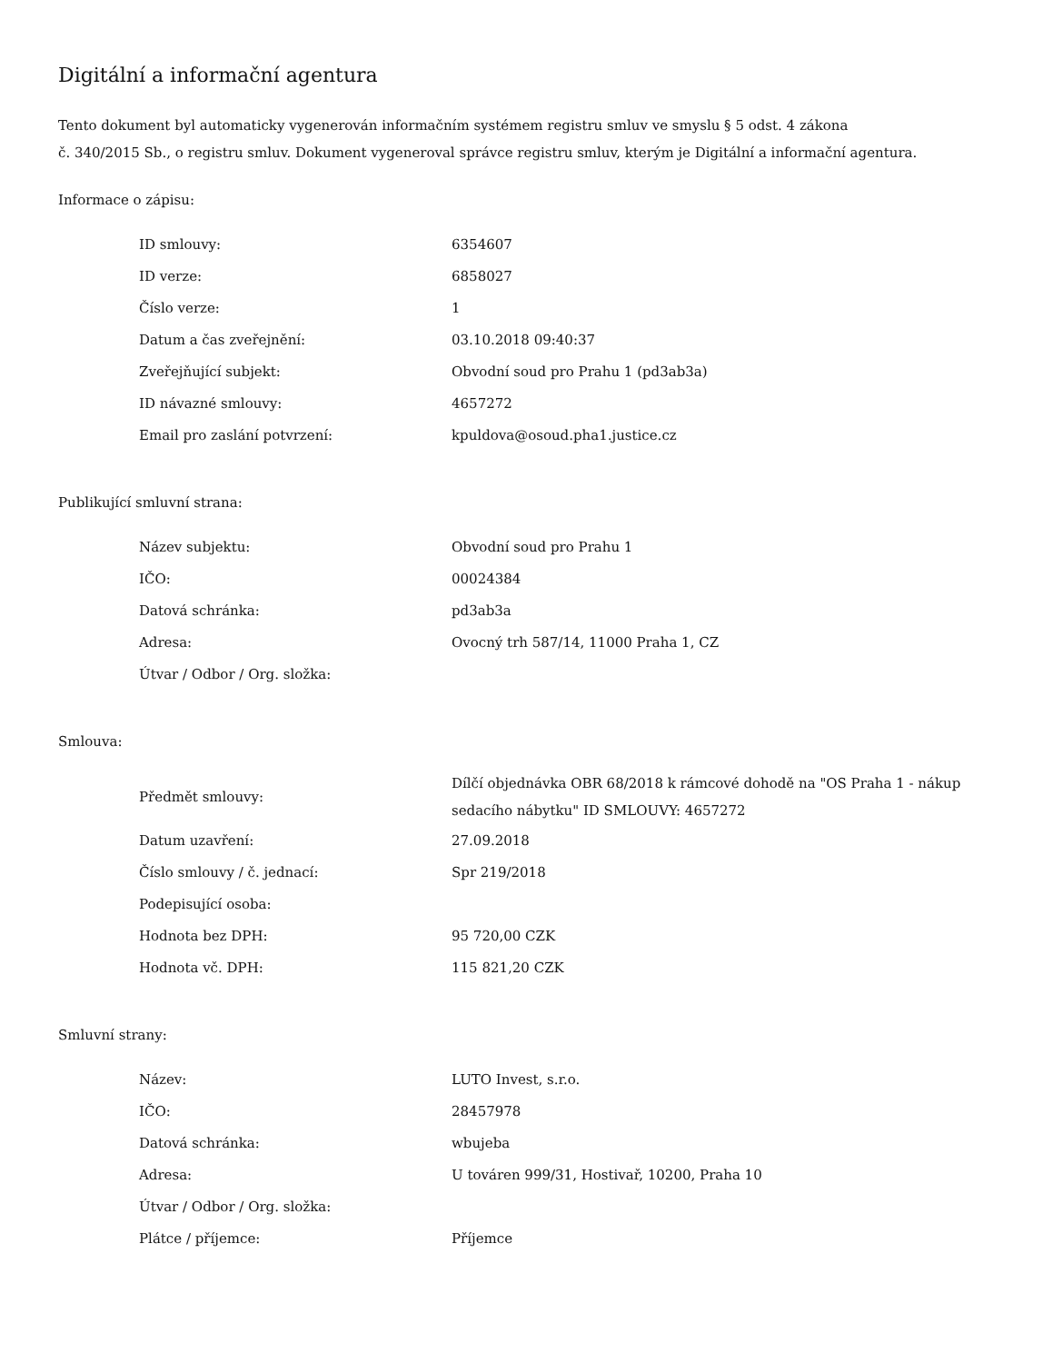Digitální a informační agentura
Tento dokument byl automaticky vygenerován informačním systémem registru smluv ve smyslu § 5 odst. 4 zákona
č. 340/2015 Sb., o registru smluv. Dokument vygeneroval správce registru smluv, kterým je Digitální a informační agentura.
Informace o zápisu:
| ID smlouvy: | 6354607 |
| ID verze: | 6858027 |
| Číslo verze: | 1 |
| Datum a čas zveřejnění: | 03.10.2018 09:40:37 |
| Zveřejňující subjekt: | Obvodní soud pro Prahu 1 (pd3ab3a) |
| ID návazné smlouvy: | 4657272 |
| Email pro zaslání potvrzení: | kpuldova@osoud.pha1.justice.cz |
Publikující smluvní strana:
| Název subjektu: | Obvodní soud pro Prahu 1 |
| IČO: | 00024384 |
| Datová schránka: | pd3ab3a |
| Adresa: | Ovocný trh 587/14, 11000 Praha 1, CZ |
| Útvar / Odbor / Org. složka: | |
Smlouva:
| Předmět smlouvy: | Dílčí objednávka OBR 68/2018 k rámcové dohodě na "OS Praha 1 - nákup sedacího nábytku" ID SMLOUVY: 4657272 |
| Datum uzavření: | 27.09.2018 |
| Číslo smlouvy / č. jednací: | Spr 219/2018 |
| Podepisující osoba: | |
| Hodnota bez DPH: | 95 720,00 CZK |
| Hodnota vč. DPH: | 115 821,20 CZK |
Smluvní strany:
| Název: | LUTO Invest, s.r.o. |
| IČO: | 28457978 |
| Datová schránka: | wbujeba |
| Adresa: | U továren 999/31, Hostivař, 10200, Praha 10 |
| Útvar / Odbor / Org. složka: | |
| Plátce / příjemce: | Příjemce |